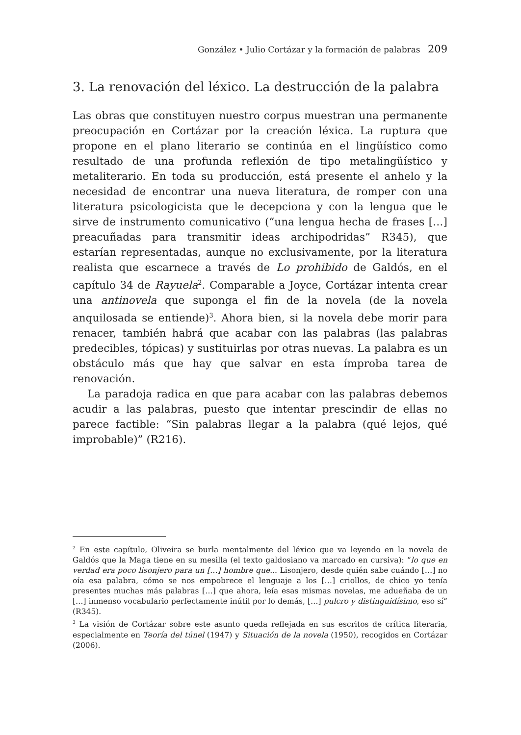González • Julio Cortázar y la formación de palabras 209
3. La renovación del léxico. La destrucción de la palabra
Las obras que constituyen nuestro corpus muestran una permanente preocupación en Cortázar por la creación léxica. La ruptura que propone en el plano literario se continúa en el lingüístico como resultado de una profunda reflexión de tipo metalingüístico y metaliterario. En toda su producción, está presente el anhelo y la necesidad de encontrar una nueva literatura, de romper con una literatura psicologicista que le decepciona y con la lengua que le sirve de instrumento comunicativo (“una lengua hecha de frases […] preacuñadas para transmitir ideas archipodridas” R345), que estarían representadas, aunque no exclusivamente, por la literatura realista que escarnece a través de Lo prohibido de Galdós, en el capítulo 34 de Rayuela<sup>2</sup>. Comparable a Joyce, Cortázar intenta crear una antinovela que suponga el fin de la novela (de la novela anquilosada se entiende)<sup>3</sup>. Ahora bien, si la novela debe morir para renacer, también habrá que acabar con las palabras (las palabras predecibles, tópicas) y sustituirlas por otras nuevas. La palabra es un obstáculo más que hay que salvar en esta ímproba tarea de renovación.
La paradoja radica en que para acabar con las palabras debemos acudir a las palabras, puesto que intentar prescindir de ellas no parece factible: “Sin palabras llegar a la palabra (qué lejos, qué improbable)” (R216).
<sup>2</sup> En este capítulo, Oliveira se burla mentalmente del léxico que va leyendo en la novela de Galdós que la Maga tiene en su mesilla (el texto galdosiano va marcado en cursiva): “lo que en verdad era poco lisonjero para un […] hombre que... Lisonjero, desde quién sabe cuándo […] no oía esa palabra, cómo se nos empobrece el lenguaje a los […] criollos, de chico yo tenía presentes muchas más palabras […] que ahora, leía esas mismas novelas, me adueñaba de un […] inmenso vocabulario perfectamente inútil por lo demás, […] pulcro y distinguidísimo, eso sí” (R345).
<sup>3</sup> La visión de Cortázar sobre este asunto queda reflejada en sus escritos de crítica literaria, especialmente en Teoría del túnel (1947) y Situación de la novela (1950), recogidos en Cortázar (2006).